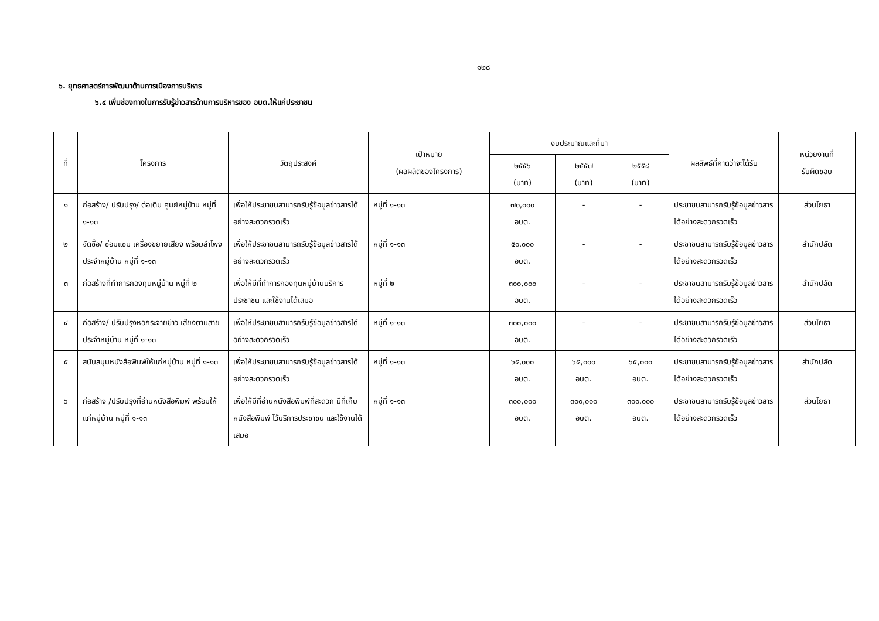๑๒๘
๖. ยุทธศาสตร์การพัฒนาด้านการเมืองการบริหาร
๖.๔ เพิ่มช่องทางในการรับรู้ข่าวสารด้านการบริหารของ อบต.ให้แก่ประชาชน
| ที่ | โครงการ | วัตถุประสงค์ | เป้าหมาย (ผลผลิตของโครงการ) | งบประมาณและที่มา | | | ผลลัพธ์ที่คาดว่าจะได้รับ | หน่วยงานที่ รับผิดชอบ |
| --- | --- | --- | --- | --- | --- | --- | --- | --- |
| | | | | ๒๕๕๖ (บาท) | ๒๕๕๗ (บาท) | ๒๕๕๘ (บาท) | | |
| ๑ | ก่อสร้าง/ ปรับปรุง/ ต่อเติม ศูนย์หมู่บ้าน หมู่ที่ ๑-๑๓ | เพื่อให้ประชาชนสามารถรับรู้ข้อมูลข่าวสารได้อย่างสะดวกรวดเร็ว | หมู่ที่ ๑-๑๓ | ๗๐,๐๐๐ อบต. | - | - | ประชาชนสามารถรับรู้ข้อมูลข่าวสารได้อย่างสะดวกรวดเร็ว | ส่วนโยธา |
| ๒ | จัดซื้อ/ ซ่อมแซม เครื่องขยายเสียง พร้อมลำโพงประจำหมู่บ้าน หมู่ที่ ๑-๑๓ | เพื่อให้ประชาชนสามารถรับรู้ข้อมูลข่าวสารได้อย่างสะดวกรวดเร็ว | หมู่ที่ ๑-๑๓ | ๕๐,๐๐๐ อบต. | - | - | ประชาชนสามารถรับรู้ข้อมูลข่าวสารได้อย่างสะดวกรวดเร็ว | สำนักปลัด |
| ๓ | ก่อสร้างที่ทำการกองทุนหมู่บ้าน หมู่ที่ ๒ | เพื่อให้มีที่ทำการกองทุนหมู่บ้านบริการประชาชน และใช้งานได้เสมอ | หมู่ที่ ๒ | ๓๐๐,๐๐๐ อบต. | - | - | ประชาชนสามารถรับรู้ข้อมูลข่าวสารได้อย่างสะดวกรวดเร็ว | สำนักปลัด |
| ๔ | ก่อสร้าง/ ปรับปรุงหอกระจายข่าว เสียงตามสาย ประจำหมู่บ้าน หมู่ที่ ๑-๑๓ | เพื่อให้ประชาชนสามารถรับรู้ข้อมูลข่าวสารได้อย่างสะดวกรวดเร็ว | หมู่ที่ ๑-๑๓ | ๓๐๐,๐๐๐ อบต. | - | - | ประชาชนสามารถรับรู้ข้อมูลข่าวสารได้อย่างสะดวกรวดเร็ว | ส่วนโยธา |
| ๕ | สนับสนุนหนังสือพิมพ์ให้แก่หมู่บ้าน หมู่ที่ ๑-๑๓ | เพื่อให้ประชาชนสามารถรับรู้ข้อมูลข่าวสารได้อย่างสะดวกรวดเร็ว | หมู่ที่ ๑-๑๓ | ๖๕,๐๐๐ อบต. | ๖๕,๐๐๐ อบต. | ๖๕,๐๐๐ อบต. | ประชาชนสามารถรับรู้ข้อมูลข่าวสารได้อย่างสะดวกรวดเร็ว | สำนักปลัด |
| ๖ | ก่อสร้าง /ปรับปรุงที่อ่านหนังสือพิมพ์ พร้อมให้แก่หมู่บ้าน หมู่ที่ ๑-๑๓ | เพื่อให้มีที่อ่านหนังสือพิมพ์ที่สะดวก มีที่เก็บหนังสือพิมพ์ ไว้บริการประชาชน และใช้งานได้เสมอ | หมู่ที่ ๑-๑๓ | ๓๐๐,๐๐๐ อบต. | ๓๐๐,๐๐๐ อบต. | ๓๐๐,๐๐๐ อบต. | ประชาชนสามารถรับรู้ข้อมูลข่าวสารได้อย่างสะดวกรวดเร็ว | ส่วนโยธา |